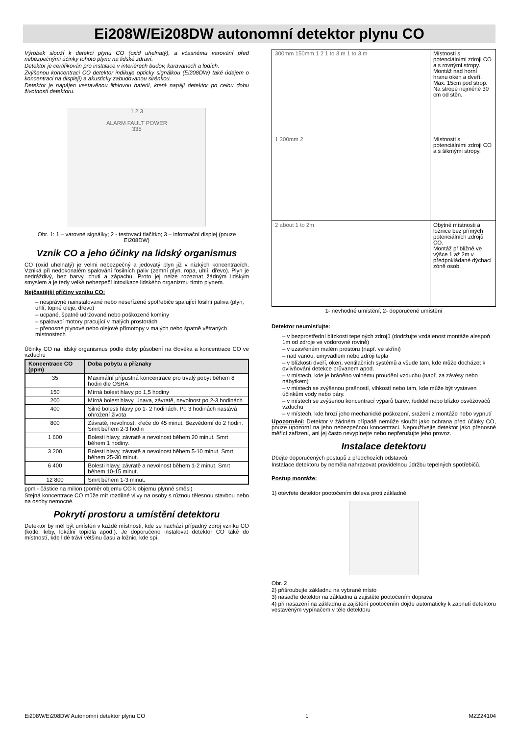Ei208W/Ei208DW autonomní detektor plynu CO
Výrobek slouží k detekci plynu CO (oxid uhelnatý), a včasnému varování před nebezpečnými účinky tohoto plynu na lidské zdraví.
Detektor je certifikován pro instalace v interiérech budov, karavanech a lodích.
Zvýšenou koncentraci CO detektor indikuje opticky signálkou (Ei208DW) také údajem o koncentraci na displeji) a akusticky zabudovanou sirénkou.
Detektor je napájen vestavěnou lithiovou baterií, která napájí detektor po celou dobu životnosti detektoru.
1 2 3
ALARM FAULT POWER
335
Obr. 1: 1 – varovné signálky; 2 - testovací tlačítko; 3 – informační displej (pouze Ei208DW)
Vznik CO a jeho účinky na lidský organismus
CO (oxid uhelnatý) je velmi nebezpečný a jedovatý plyn již v nízkých koncentracích. Vzniká při nedokonalém spalování fosilních paliv (zemní plyn, ropa, uhlí, dřevo). Plyn je nedráždivý, bez barvy, chuti a zápachu. Proto jej nelze rozeznat žádným lidským smyslem a je tedy velké nebezpečí intoxikace lidského organizmu tímto plynem.
Nejčastější příčiny vzniku CO:
– nesprávně nainstalované nebo neseřízené spotřebiče spalující fosilní paliva (plyn, uhlí, topné oleje, dřevo)
– ucpané, špatně udržované nebo poškozené komíny
– spalovací motory pracující v malých prostorách
– přenosné plynové nebo olejové přímotopy v malých nebo špatně větraných místnostech
Účinky CO na lidský organismus podle doby působení na člověka a koncentrace CO ve vzduchu
| Koncentrace CO (ppm) | Doba pobytu a příznaky |
| --- | --- |
| 35 | Maximální přípustná koncentrace pro trvalý pobyt během 8 hodin dle OSHA |
| 150 | Mírná bolest hlavy po 1,5 hodiny |
| 200 | Mírná bolest hlavy, únava, závratě, nevolnost po 2-3 hodinách |
| 400 | Silné bolesti hlavy po 1- 2 hodinách. Po 3 hodinách nastává ohrožení života |
| 800 | Závratě, nevolnost, křeče do 45 minut. Bezvědomí do 2 hodin. Smrt během 2-3 hodin |
| 1 600 | Bolesti hlavy, závratě a nevolnost během 20 minut. Smrt během 1 hodiny. |
| 3 200 | Bolesti hlavy, závratě a nevolnost během 5-10 minut. Smrt během 25-30 minut. |
| 6 400 | Bolesti hlavy, závratě a nevolnost během 1-2 minut. Smrt během 10-15 minut. |
| 12 800 | Smrt během 1-3 minut. |
ppm - částice na milion (poměr objemu CO k objemu plynné směsi)
Stejná koncentrace CO může mít rozdílné vlivy na osoby s různou tělesnou stavbou nebo na osoby nemocné.
Pokrytí prostoru a umístění detektoru
Detektor by měl být umístěn v každé místnosti, kde se nachází případný zdroj vzniku CO (kotle, krby, lokální topidla apod.). Je doporučeno instalovat detektor CO také do místností, kde lidé tráví většinu času a ložnic, kde spí.
| 300mm 150mm 1 2 1 to 3 m 1 to 3 m | Místnosti s potenciálními zdroji CO a s rovnými stropy. Montáž nad horní hranu oken a dveří. Max. 15cm pod strop. Na stropě nejméně 30 cm od stěn. |
| 1 300mm 2 | Místnosti s potenciálními zdroji CO a s šikmými stropy. |
| 2 about 1 to 2m | Obytné místnosti a ložnice bez přímých potenciálních zdrojů CO. Montáž přibližně ve výšce 1 až 2m v předpokládané dýchací zóně osob. |
1- nevhodné umístění; 2- doporučené umístění
Detektor neumisťujte:
– v bezprostřední blízkosti tepelných zdrojů (dodržujte vzdálenost montáže alespoň 1m od zdroje ve vodorovné rovině)
– v uzavřeném malém prostoru (např. ve skříni)
– nad vanou, umyvadlem nebo zdroji tepla
– v blízkosti dveří, oken, ventilačních systémů a všude tam, kde může docházet k ovlivňování detekce průvanem apod.
– v místech, kde je bráněno volnému proudění vzduchu (např. za závěsy nebo nábytkem)
– v místech se zvýšenou prašností, vlhkostí nebo tam, kde může být vystaven účinkům vody nebo páry.
– v místech se zvýšenou koncentrací výparů barev, ředidel nebo blízko osvěžovačů vzduchu
– v místech, kde hrozí jeho mechanické poškození, sražení z montáže nebo vypnutí
Upozornění: Detektor v žádném případě nemůže sloužit jako ochrana před účinky CO, pouze upozorní na jeho nebezpečnou koncentraci. Nepoužívejte detektor jako přenosné měřící zařízení, ani jej často nevypínejte nebo nepřerušujte jeho provoz.
Instalace detektoru
Dbejte doporučených postupů z předchozích odstavců.
Instalace detektoru by neměla nahrazovat pravidelnou údržbu tepelných spotřebičů.
Postup montáže:
1) otevřete detektor pootočením doleva proti základně
Obr. 2
2) přišroubujte základnu na vybrané místo
3) nasaďte detektor na základnu a zajistěte pootočením doprava
4) při nasazení na základnu a zajištění pootočením dojde automaticky k zapnutí detektoru vestavěným vypínačem v těle detektoru
Ei208W/Ei208DW Autonomní detektor plynu CO 1 MZZ24104